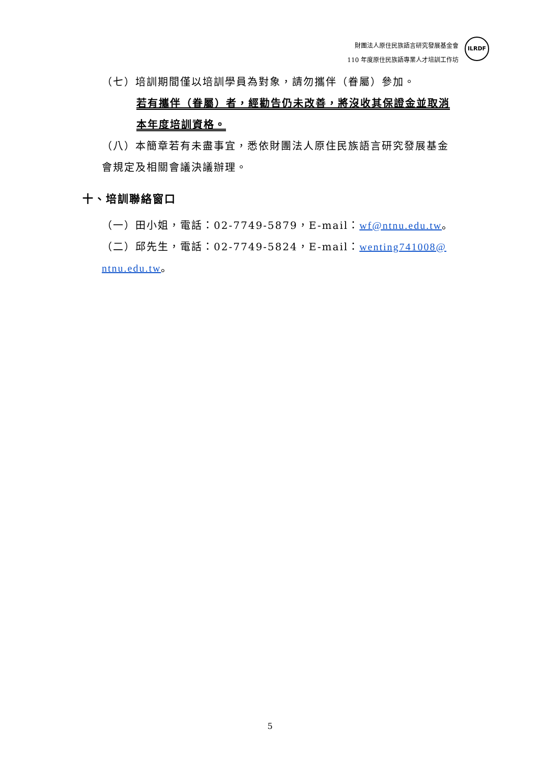財團法人原住民族語言研究發展基金會
110 年度原住民族語專業人才培訓工作坊
ILRDF
（七）培訓期間僅以培訓學員為對象，請勿攜伴（眷屬）參加。
若有攜伴（眷屬）者，經勸告仍未改善，將沒收其保證金並取消本年度培訓資格。
（八）本簡章若有未盡事宜，悉依財團法人原住民族語言研究發展基金會規定及相關會議決議辦理。
十、培訓聯絡窗口
（一）田小姐，電話：02-7749-5879，E-mail：wf@ntnu.edu.tw。
（二）邱先生，電話：02-7749-5824，E-mail：wenting741008@ ntnu.edu.tw。
5